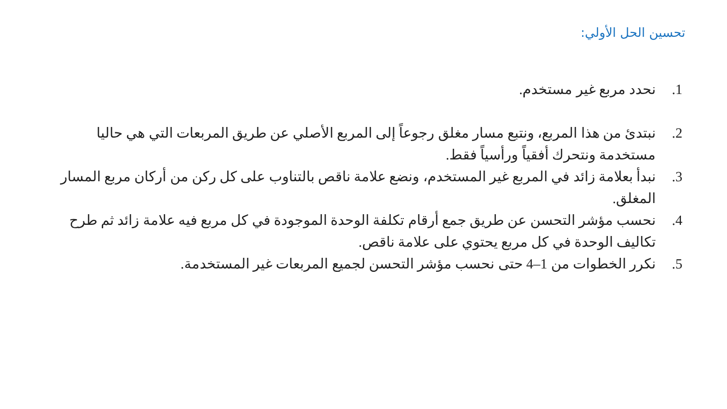تحسين الحل الأولي:
1. نحدد مربع غير مستخدم.
2. نبتدئ من هذا المربع، ونتبع مسار مغلق رجوعاً إلى المربع الأصلي عن طريق المربعات التي هي حاليا مستخدمة ونتحرك أفقياً ورأسياً فقط.
3. نبدأ بعلامة زائد في المربع غير المستخدم، ونضع علامة ناقص بالتناوب على كل ركن من أركان مربع المسار المغلق.
4. نحسب مؤشر التحسن عن طريق جمع أرقام تكلفة الوحدة الموجودة في كل مربع فيه علامة زائد ثم طرح تكاليف الوحدة في كل مربع يحتوي على علامة ناقص.
5. نكرر الخطوات من 1–4 حتى نحسب مؤشر التحسن لجميع المربعات غير المستخدمة.